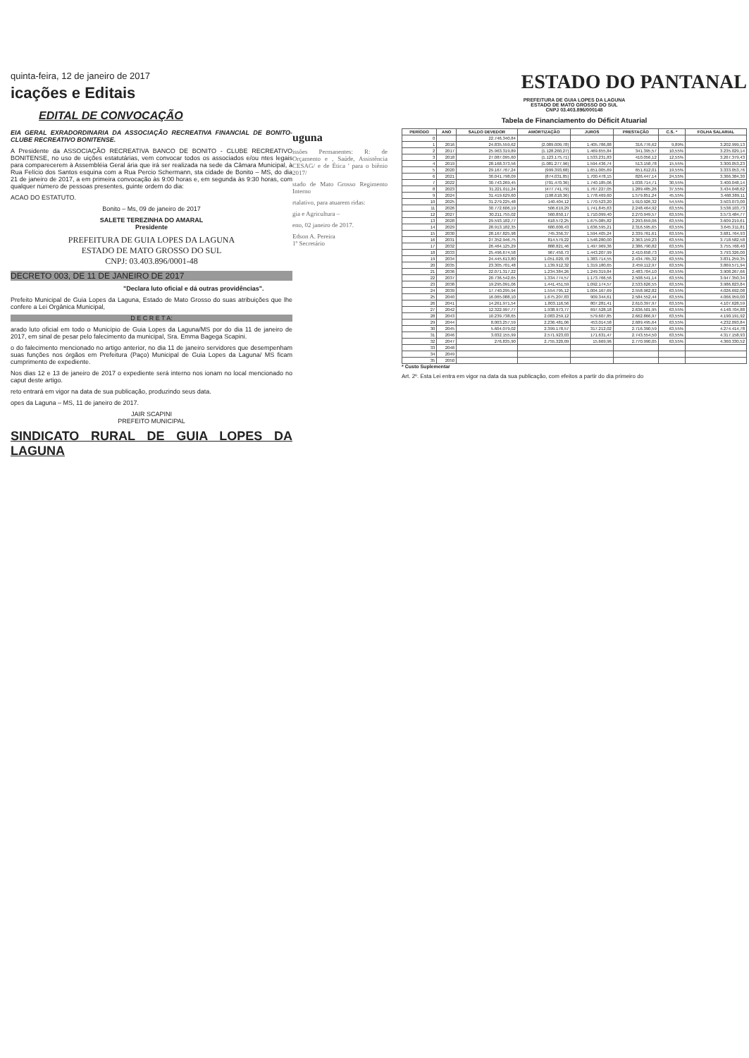quinta-feira, 12 de janeiro de 2017
icações e Editais
EDITAL DE CONVOCAÇÃO
EIA GERAL EXRADORDINARIA DA ASSOCIAÇÃO RECREATIVA FINANCIAL DE BONITO-CLUBE RECREATIVO BONITENSE.
A Presidente da ASSOCIAÇÃO RECREATIVA BANCO DE BONITO - CLUBE RECREATIVO BONITENSE, no uso de uições estatutárias, vem convocar todos os associados e/ou ntes legais para comparecerem à Assembléia Geral ária que irá ser realizada na sede da Câmara Municipal, à Rua Felício dos Santos esquina com a Rua Percio Schermann, sta cidade de Bonito – MS, do dia 21 de janeiro de 2017, a em primeira convocação às 9:00 horas e, em segunda às 9:30 horas, com qualquer número de pessoas presentes, guinte ordem do dia:
ACAO DO ESTATUTO.
Bonito – Ms, 09 de janeiro de 2017
SALETE TEREZINHA DO AMARAL
Presidente
PREFEITURA DE GUIA LOPES DA LAGUNA
ESTADO DE MATO GROSSO DO SUL
CNPJ: 03.403.896/0001-48
DECRETO 003, DE 11 DE JANEIRO DE 2017
"Declara luto oficial e dá outras providências".
Prefeito Municipal de Guia Lopes da Laguna, Estado de Mato Grosso do suas atribuições que lhe confere a Lei Orgânica Municipal,
D E C R E T A:
arado luto oficial em todo o Município de Guia Lopes da Laguna/MS por do dia 11 de janeiro de 2017, em sinal de pesar pelo falecimento da municipal, Sra. Emma Bagega Scapini.
o do falecimento mencionado no artigo anterior, no dia 11 de janeiro servidores que desempenham suas funções nos órgãos em Prefeitura (Paço) Municipal de Guia Lopes da Laguna/ MS ficam cumprimento de expediente.
Nos dias 12 e 13 de janeiro de 2017 o expediente será interno nos ionam no local mencionado no caput deste artigo.
reto entrará em vigor na data de sua publicação, produzindo seus data.
opes da Laguna – MS, 11 de janeiro de 2017.
JAIR SCAPINI
PREFEITO MUNICIPAL
SINDICATO RURAL DE GUIA LOPES DA LAGUNA
uguna
issões Permanentes: R: de Orçamento e , Saúde, Assistência CESAG/ e de Ética ' para o biênio 2017/
stado de Mato Grosso Regimento Interno
rtalativo, para atuarem ridas:
gia e Agricultura –
eno, 02 janeiro de 2017.
Edson A. Pereira
1º Secretário
ESTADO DO PANTANAL
PREFEITURA DE GUIA LOPES DA LAGUNA
ESTADO DE MATO GROSSO DO SUL
CNPJ 03.403.896/000148
Tabela de Financiamento do Déficit Atuarial
| PERÍODO | ANO | SALDO DEVEDOR | AMORTIZAÇÃO | JUROS | PRESTAÇÃO | C.S. * | FOLHA SALARIAL |
| --- | --- | --- | --- | --- | --- | --- | --- |
| 0 | | 22.746.340,84 | | | | | |
| 1 | 2016 | 24.835.559,62 | (2.089.009,78) | 1.405.786,88 | 316.776,62 | 9,89% | 3.202.999,13 |
| 2 | 2017 | 25.963.319,89 | (1.128.260,27) | 1.469.655,84 | 341.395,57 | 10,55% | 3.235.029,14 |
| 3 | 2018 | 27.087.095,60 | (1.123.175,71) | 1.533.231,83 | 410.056,12 | 12,55% | 3.267.379,43 |
| 4 | 2019 | 28.168.373,56 | (1.081.277,96) | 1.594.436,74 | 513.158,78 | 15,55% | 3.300.053,23 |
| 5 | 2020 | 29.167.767,24 | (999.393,68) | 1.651.005,69 | 651.612,01 | 19,55% | 3.333.053,76 |
| 6 | 2021 | 30.041.798,09 | (874.031,85) | 1.700.478,15 | 826.447,14 | 24,55% | 3.366.384,30 |
| 7 | 2022 | 30.743.269,45 | (701.470,36) | 1.740.185,06 | 1.038.714,71 | 30,55% | 3.400.048,14 |
| 8 | 2023 | 31.221.011,24 | (477.741,79) | 1.767.227,05 | 1.289.485,26 | 37,55% | 3.434.048,62 |
| 9 | 2024 | 31.419.629,60 | (198.618,36) | 1.778.469,60 | 1.579.851,24 | 45,55% | 3.468.389,11 |
| 10 | 2025 | 31.279.225,48 | 140.404,12 | 1.770.523,20 | 1.910.926,32 | 54,55% | 3.503.073,00 |
| 11 | 2026 | 30.772.606,19 | 506.619,29 | 1.741.845,63 | 2.248.464,92 | 63,55% | 3.538.103,73 |
| 12 | 2027 | 30.211.755,02 | 560.850,17 | 1.710.099,40 | 2.270.949,57 | 63,55% | 3.573.484,77 |
| 13 | 2028 | 29.593.182,77 | 618.572,25 | 1.675.085,82 | 2.293.659,06 | 63,55% | 3.609.219,61 |
| 14 | 2029 | 28.913.182,35 | 680.000,43 | 1.636.595,21 | 2.316.595,65 | 63,55% | 3.645.311,81 |
| 15 | 2030 | 28.167.825,98 | 745.356,37 | 1.594.405,24 | 2.339.761,61 | 63,55% | 3.681.764,93 |
| 16 | 2031 | 27.352.946,75 | 814.579,22 | 1.548.280,00 | 2.363.159,23 | 63,55% | 3.718.582,58 |
| 17 | 2032 | 26.464.125,29 | 888.821,46 | 1.497.969,36 | 2.386.790,82 | 63,55% | 3.755.768,40 |
| 18 | 2033 | 25.496.674,58 | 967.450,73 | 1.443.207,99 | 2.410.658,73 | 63,55% | 3.793.326,00 |
| 19 | 2034 | 24.445.613,80 | 1.051.020,78 | 1.383.714,55 | 2.434.765,32 | 63,55% | 3.831.259,35 |
| 20 | 2035 | 23.305.701,48 | 1.139.912,32 | 1.319.180,65 | 2.459.112,97 | 63,55% | 3.869.571,94 |
| 21 | 2036 | 22.071.317,22 | 1.234.384,26 | 1.249.319,84 | 2.483.704,10 | 63,55% | 3.908.267,66 |
| 22 | 2037 | 20.736.542,65 | 1.334.774,57 | 1.173.766,56 | 2.508.541,14 | 63,55% | 3.947.350,34 |
| 23 | 2038 | 19.295.091,06 | 1.441.451,59 | 1.092.174,57 | 2.533.626,55 | 63,55% | 3.986.823,84 |
| 24 | 2039 | 17.740.295,94 | 1.554.795,12 | 1.004.167,69 | 2.558.962,82 | 63,55% | 4.026.692,08 |
| 25 | 2040 | 16.065.088,10 | 1.675.207,83 | 909.344,61 | 2.584.552,44 | 63,55% | 4.066.959,00 |
| 26 | 2041 | 14.261.971,54 | 1.803.116,56 | 807.281,41 | 2.610.397,97 | 63,55% | 4.107.628,59 |
| 27 | 2042 | 12.322.997,77 | 1.938.973,77 | 697.528,18 | 2.636.501,95 | 63,55% | 4.148.704,88 |
| 28 | 2043 | 10.239.738,65 | 2.083.259,12 | 579.607,85 | 2.662.866,97 | 63,55% | 4.190.191,92 |
| 29 | 2044 | 8.003.257,59 | 2.236.481,06 | 453.014,58 | 2.689.495,64 | 63,55% | 4.232.093,84 |
| 30 | 2045 | 5.604.079,02 | 2.399.178,57 | 317.212,02 | 2.716.390,59 | 63,55% | 4.274.414,78 |
| 31 | 2046 | 3.032.155,99 | 2.571.923,03 | 171.631,47 | 2.743.554,50 | 63,55% | 4.317.158,93 |
| 32 | 2047 | 276.835,90 | 2.755.320,09 | 15.669,96 | 2.770.990,05 | 63,55% | 4.360.330,52 |
| 33 | 2048 | | | | | | |
| 34 | 2049 | | | | | | |
| 35 | 2050 | | | | | | |
* Custo Suplementar
Art. 2º. Esta Lei entra em vigor na data da sua publicação, com efeitos a partir do dia primeiro do